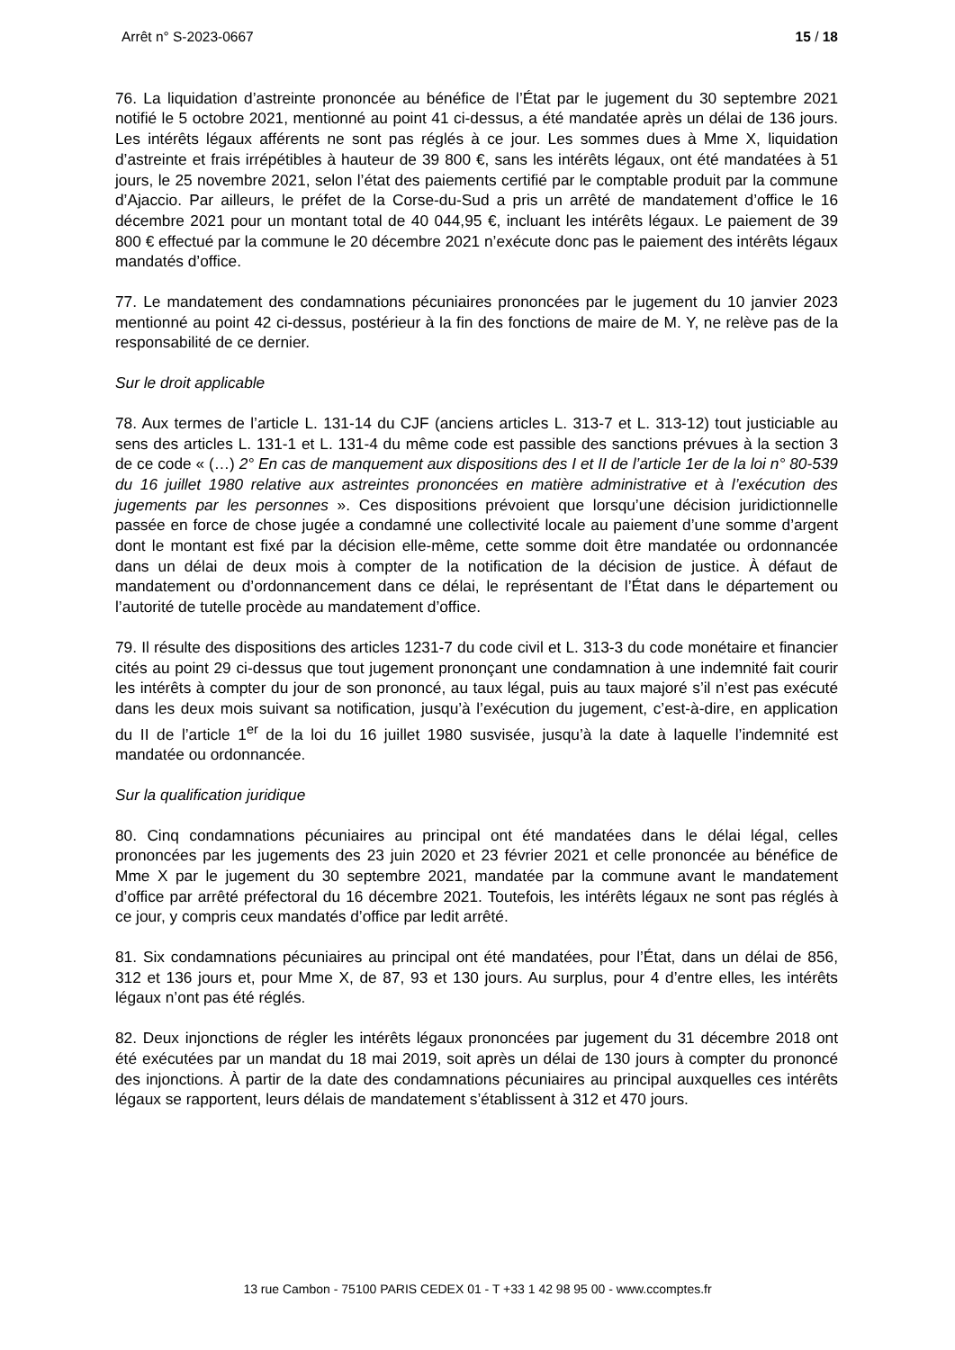Arrêt n° S-2023-0667 15 / 18
76. La liquidation d’astreinte prononcée au bénéfice de l’État par le jugement du 30 septembre 2021 notifié le 5 octobre 2021, mentionné au point 41 ci-dessus, a été mandatée après un délai de 136 jours. Les intérêts légaux afférents ne sont pas réglés à ce jour. Les sommes dues à Mme X, liquidation d’astreinte et frais irrépétibles à hauteur de 39 800 €, sans les intérêts légaux, ont été mandatées à 51 jours, le 25 novembre 2021, selon l’état des paiements certifié par le comptable produit par la commune d’Ajaccio. Par ailleurs, le préfet de la Corse-du-Sud a pris un arrêté de mandatement d’office le 16 décembre 2021 pour un montant total de 40 044,95 €, incluant les intérêts légaux. Le paiement de 39 800 € effectué par la commune le 20 décembre 2021 n’exécute donc pas le paiement des intérêts légaux mandatés d’office.
77. Le mandatement des condamnations pécuniaires prononcées par le jugement du 10 janvier 2023 mentionné au point 42 ci-dessus, postérieur à la fin des fonctions de maire de M. Y, ne relève pas de la responsabilité de ce dernier.
Sur le droit applicable
78. Aux termes de l’article L. 131-14 du CJF (anciens articles L. 313-7 et L. 313-12) tout justiciable au sens des articles L. 131-1 et L. 131-4 du même code est passible des sanctions prévues à la section 3 de ce code « (…) 2° En cas de manquement aux dispositions des I et II de l’article 1er de la loi n° 80-539 du 16 juillet 1980 relative aux astreintes prononcées en matière administrative et à l’exécution des jugements par les personnes ». Ces dispositions prévoient que lorsqu’une décision juridictionnelle passée en force de chose jugée a condamné une collectivité locale au paiement d’une somme d’argent dont le montant est fixé par la décision elle-même, cette somme doit être mandatée ou ordonnancée dans un délai de deux mois à compter de la notification de la décision de justice. À défaut de mandatement ou d’ordonnancement dans ce délai, le représentant de l’État dans le département ou l’autorité de tutelle procède au mandatement d’office.
79. Il résulte des dispositions des articles 1231-7 du code civil et L. 313-3 du code monétaire et financier cités au point 29 ci-dessus que tout jugement prononçant une condamnation à une indemnité fait courir les intérêts à compter du jour de son prononcé, au taux légal, puis au taux majoré s’il n’est pas exécuté dans les deux mois suivant sa notification, jusqu’à l’exécution du jugement, c’est-à-dire, en application du II de l’article 1<sup>er</sup> de la loi du 16 juillet 1980 susvisée, jusqu’à la date à laquelle l’indemnité est mandatée ou ordonnancée.
Sur la qualification juridique
80. Cinq condamnations pécuniaires au principal ont été mandatées dans le délai légal, celles prononcées par les jugements des 23 juin 2020 et 23 février 2021 et celle prononcée au bénéfice de Mme X par le jugement du 30 septembre 2021, mandatée par la commune avant le mandatement d’office par arrêté préfectoral du 16 décembre 2021. Toutefois, les intérêts légaux ne sont pas réglés à ce jour, y compris ceux mandatés d’office par ledit arrêté.
81. Six condamnations pécuniaires au principal ont été mandatées, pour l’État, dans un délai de 856, 312 et 136 jours et, pour Mme X, de 87, 93 et 130 jours. Au surplus, pour 4 d’entre elles, les intérêts légaux n’ont pas été réglés.
82. Deux injonctions de régler les intérêts légaux prononcées par jugement du 31 décembre 2018 ont été exécutées par un mandat du 18 mai 2019, soit après un délai de 130 jours à compter du prononcé des injonctions. À partir de la date des condamnations pécuniaires au principal auxquelles ces intérêts légaux se rapportent, leurs délais de mandatement s’établissent à 312 et 470 jours.
13 rue Cambon - 75100 PARIS CEDEX 01 - T +33 1 42 98 95 00 - www.ccomptes.fr